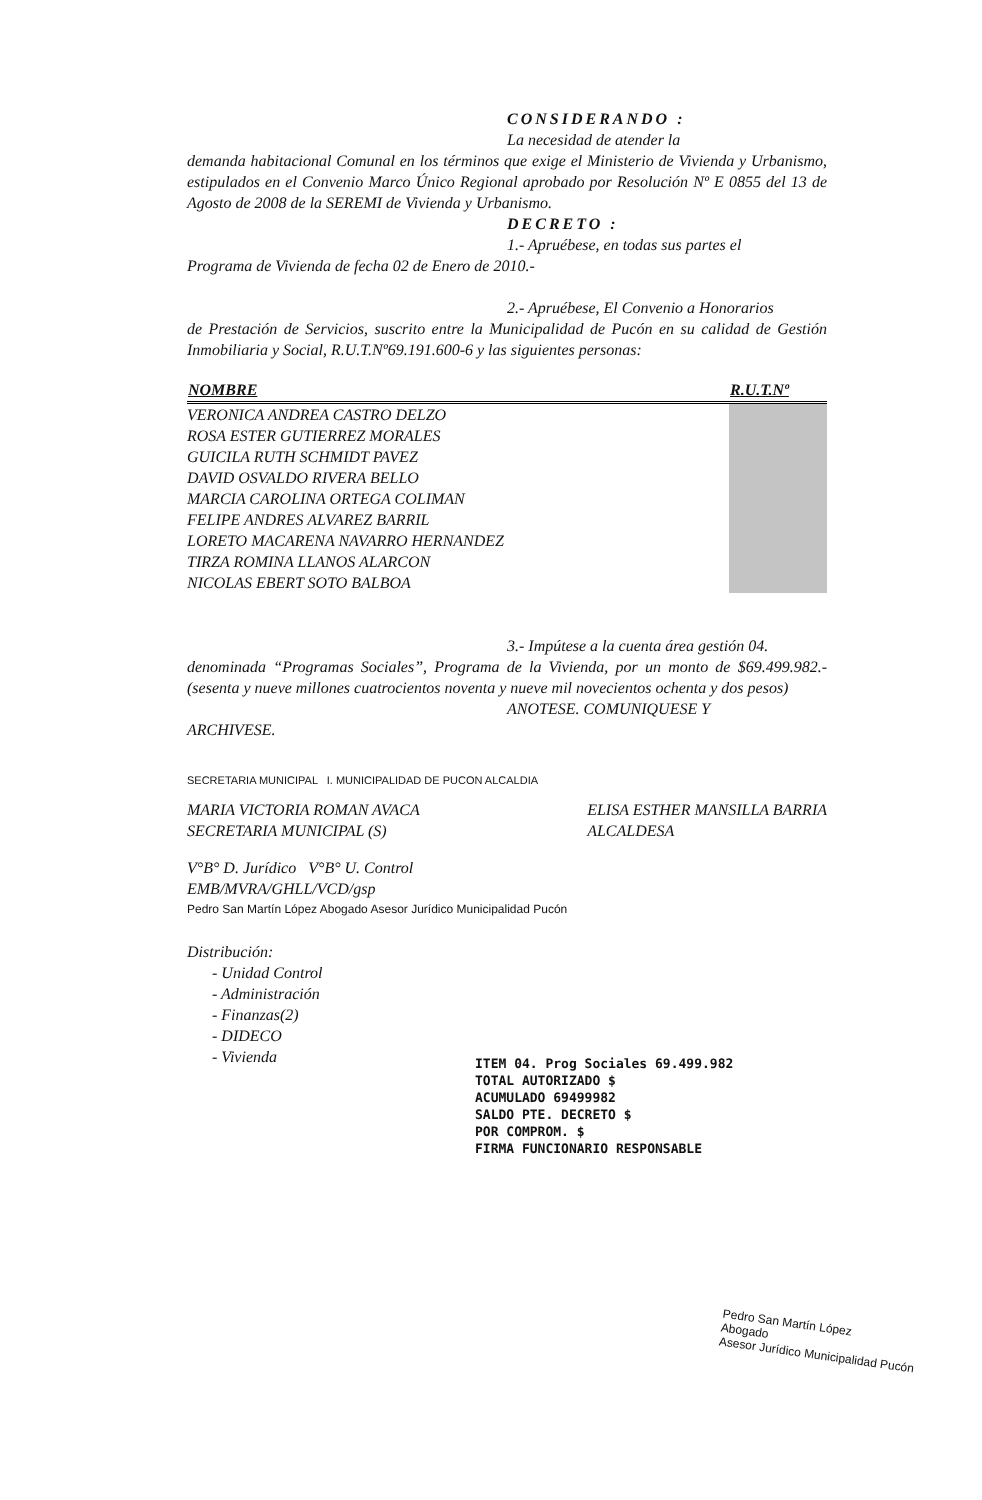CONSIDERANDO :
La necesidad de atender la
demanda habitacional Comunal en los términos que exige el Ministerio de Vivienda y Urbanismo, estipulados en el Convenio Marco Único Regional aprobado por Resolución Nº E 0855 del 13 de Agosto de 2008 de la SEREMI de Vivienda y Urbanismo.
DECRETO :
1.- Apruébese, en todas sus partes el
Programa de Vivienda de fecha 02 de Enero de 2010.-
2.- Apruébese, El Convenio a Honorarios
de Prestación de Servicios, suscrito entre la Municipalidad de Pucón en su calidad de Gestión Inmobiliaria y Social, R.U.T.Nº69.191.600-6 y las siguientes personas:
| NOMBRE | R.U.T.Nº |
| --- | --- |
| VERONICA ANDREA CASTRO DELZO | |
| ROSA ESTER GUTIERREZ MORALES | |
| GUICILA RUTH SCHMIDT PAVEZ | |
| DAVID OSVALDO RIVERA BELLO | |
| MARCIA CAROLINA ORTEGA COLIMAN | |
| FELIPE ANDRES ALVAREZ BARRIL | |
| LORETO MACARENA NAVARRO HERNANDEZ | |
| TIRZA ROMINA LLANOS ALARCON | |
| NICOLAS EBERT SOTO BALBOA | |
3.- Impútese a la cuenta área gestión 04.
denominada “Programas Sociales”, Programa de la Vivienda, por un monto de $69.499.982.-(sesenta y nueve millones cuatrocientos noventa y nueve mil novecientos ochenta y dos pesos)
ANOTESE. COMUNIQUESE Y
ARCHIVESE.
SECRETARIA MUNICIPAL I. MUNICIPALIDAD DE PUCON ALCALDIA
MARIA VICTORIA ROMAN AVACA
SECRETARIA MUNICIPAL (S)
ELISA ESTHER MANSILLA BARRIA
ALCALDESA
V°B° D. Jurídico V°B° U. Control
EMB/MVRA/GHLL/VCD/gsp
Pedro San Martín López Abogado Asesor Jurídico Municipalidad Pucón
Distribución:
- Unidad Control
- Administración
- Finanzas(2)
- DIDECO
- Vivienda
ITEM 04. Prog Sociales 69.499.982
TOTAL AUTORIZADO $
ACUMULADO 69499982
SALDO PTE. DECRETO $
POR COMPROM. $
FIRMA FUNCIONARIO RESPONSABLE
Pedro San Martín López
Abogado
Asesor Jurídico Municipalidad Pucón